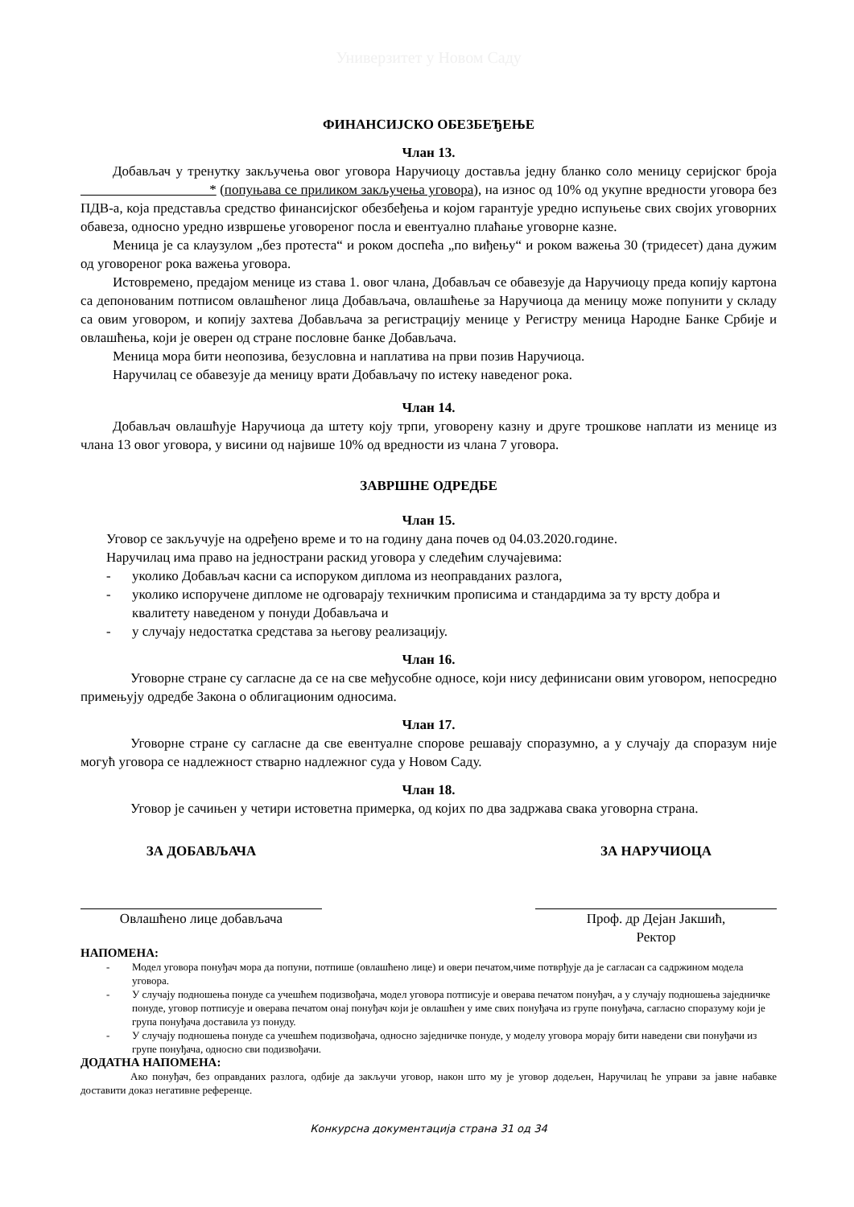Универзитет у Новом Саду
ФИНАНСИЈСКО ОБЕЗБЕЂЕЊЕ
Члан 13.
Добављач у тренутку закључења овог уговора Наручиоцу доставља једну бланко соло меницу серијског броја * (попуњава се приликом закључења уговора), на износ од 10% од укупне вредности уговора без ПДВ-а, која представља средство финансијског обезбеђења и којом гарантује уредно испуњење свих својих уговорних обавеза, односно уредно извршење уговореног посла и евентуално плаћање уговорне казне.
Меница је са клаузулом „без протеста“ и роком доспећа „по виђењу“ и роком важења 30 (тридесет) дана дужим од уговореног рока важења уговора.
Истовремено, предајом менице из става 1. овог члана, Добављач се обавезује да Наручиоцу преда копију картона са депонованим потписом овлашћеног лица Добављача, овлашћење за Наручиоца да меницу може попунити у складу са овим уговором, и копију захтева Добављача за регистрацију менице у Регистру меница Народне Банке Србије и овлашћења, који је оверен од стране пословне банке Добављача.
Меница мора бити неопозива, безусловна и наплатива на први позив Наручиоца.
Наручилац се обавезује да меницу врати Добављачу по истеку наведеног рока.
Члан 14.
Добављач овлашћује Наручиоца да штету коју трпи, уговорену казну и друге трошкове наплати из менице из члана 13 овог уговора, у висини од највише 10% од вредности из члана 7 уговора.
ЗАВРШНЕ ОДРЕДБЕ
Члан 15.
Уговор се закључује на одређено време и то на годину дана почев од 04.03.2020.године.
Наручилац има право на једнострани раскид уговора у следећим случајевима:
- уколико Добављач касни са испоруком диплома из неоправданих разлога,
- уколико испоручене дипломе не одговарају техничким прописима и стандардима за ту врсту добра и квалитету наведеном у понуди Добављача и
- у случају недостатка средстава за његову реализацију.
Члан 16.
Уговорне стране су сагласне да се на све међусобне односе, који нису дефинисани овим уговором, непосредно примењују одредбе Закона о облигационим односима.
Члан 17.
Уговорне стране су сагласне да све евентуалне спорове решавају споразумно, а у случају да споразум није могућ уговора се надлежност стварно надлежног суда у Новом Саду.
Члан 18.
Уговор је сачињен у четири истоветна примерка, од којих по два задржава свака уговорна страна.
ЗА ДОБАВЉАЧА
Овлашћено лице добављача
ЗА НАРУЧИОЦА
Проф. др Дејан Јакшић,
Ректор
НАПОМЕНА:
- Модел уговора понуђач мора да попуни, потпише (овлашћено лице) и овери печатом,чиме потврђује да је сагласан са садржином модела уговора.
- У случају подношења понуде са учешћем подизвођача, модел уговора потписује и оверава печатом понуђач, а у случају подношења заједничке понуде, уговор потписује и оверава печатом онај понуђач који је овлашћен у име свих понуђача из групе понуђача, сагласно споразуму који је група понуђача доставила уз понуду.
- У случају подношења понуде са учешћем подизвођача, односно заједничке понуде, у моделу уговора морају бити наведени сви понуђачи из групе понуђача, односно сви подизвођачи.
ДОДАТНА НАПОМЕНА:
Ако понуђач, без оправданих разлога, одбије да закључи уговор, након што му је уговор додељен, Наручилац ће управи за јавне набавке доставити доказ негативне референце.
Конкурсна документација страна 31 од 34